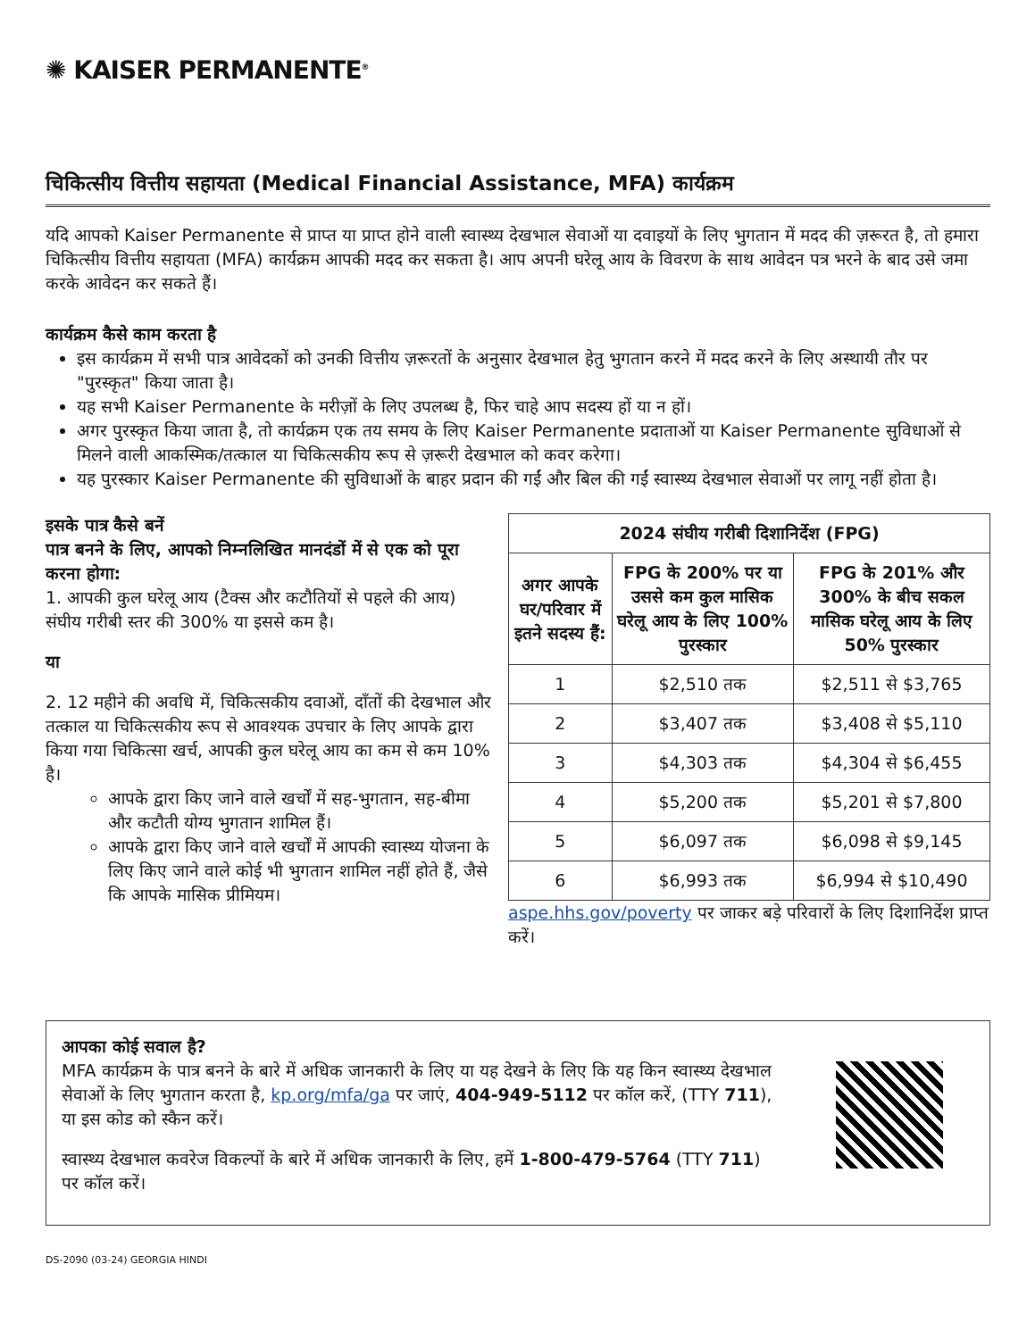✺ KAISER PERMANENTE<sup>®</sup>
चिकित्सीय वित्तीय सहायता (Medical Financial Assistance, MFA) कार्यक्रम
यदि आपको Kaiser Permanente से प्राप्त या प्राप्त होने वाली स्वास्थ्य देखभाल सेवाओं या दवाइयों के लिए भुगतान में मदद की ज़रूरत है, तो हमारा चिकित्सीय वित्तीय सहायता (MFA) कार्यक्रम आपकी मदद कर सकता है। आप अपनी घरेलू आय के विवरण के साथ आवेदन पत्र भरने के बाद उसे जमा करके आवेदन कर सकते हैं।
कार्यक्रम कैसे काम करता है
इस कार्यक्रम में सभी पात्र आवेदकों को उनकी वित्तीय ज़रूरतों के अनुसार देखभाल हेतु भुगतान करने में मदद करने के लिए अस्थायी तौर पर "पुरस्कृत" किया जाता है।
यह सभी Kaiser Permanente के मरीज़ों के लिए उपलब्ध है, फिर चाहे आप सदस्य हों या न हों।
अगर पुरस्कृत किया जाता है, तो कार्यक्रम एक तय समय के लिए Kaiser Permanente प्रदाताओं या Kaiser Permanente सुविधाओं से मिलने वाली आकस्मिक/तत्काल या चिकित्सकीय रूप से ज़रूरी देखभाल को कवर करेगा।
यह पुरस्कार Kaiser Permanente की सुविधाओं के बाहर प्रदान की गईं और बिल की गईं स्वास्थ्य देखभाल सेवाओं पर लागू नहीं होता है।
इसके पात्र कैसे बनें
पात्र बनने के लिए, आपको निम्नलिखित मानदंडों में से एक को पूरा करना होगा:
1. आपकी कुल घरेलू आय (टैक्स और कटौतियों से पहले की आय) संघीय गरीबी स्तर की 300% या इससे कम है।
या
2. 12 महीने की अवधि में, चिकित्सकीय दवाओं, दाँतों की देखभाल और तत्काल या चिकित्सकीय रूप से आवश्यक उपचार के लिए आपके द्वारा किया गया चिकित्सा खर्च, आपकी कुल घरेलू आय का कम से कम 10% है।
आपके द्वारा किए जाने वाले खर्चों में सह-भुगतान, सह-बीमा और कटौती योग्य भुगतान शामिल हैं।
आपके द्वारा किए जाने वाले खर्चों में आपकी स्वास्थ्य योजना के लिए किए जाने वाले कोई भी भुगतान शामिल नहीं होते हैं, जैसे कि आपके मासिक प्रीमियम।
| 2024 संघीय गरीबी दिशानिर्देश (FPG) | | |
| --- | --- | --- |
| अगर आपके घर/परिवार में इतने सदस्य हैं: | FPG के 200% पर या उससे कम कुल मासिक घरेलू आय के लिए 100% पुरस्कार | FPG के 201% और 300% के बीच सकल मासिक घरेलू आय के लिए 50% पुरस्कार |
| 1 | $2,510 तक | $2,511 से $3,765 |
| 2 | $3,407 तक | $3,408 से $5,110 |
| 3 | $4,303 तक | $4,304 से $6,455 |
| 4 | $5,200 तक | $5,201 से $7,800 |
| 5 | $6,097 तक | $6,098 से $9,145 |
| 6 | $6,993 तक | $6,994 से $10,490 |
aspe.hhs.gov/poverty पर जाकर बड़े परिवारों के लिए दिशानिर्देश प्राप्त करें।
आपका कोई सवाल है?
MFA कार्यक्रम के पात्र बनने के बारे में अधिक जानकारी के लिए या यह देखने के लिए कि यह किन स्वास्थ्य देखभाल सेवाओं के लिए भुगतान करता है, kp.org/mfa/ga पर जाएं, 404-949-5112 पर कॉल करें, (TTY 711), या इस कोड को स्कैन करें।
स्वास्थ्य देखभाल कवरेज विकल्पों के बारे में अधिक जानकारी के लिए, हमें 1-800-479-5764 (TTY 711) पर कॉल करें।
DS-2090 (03-24) GEORGIA HINDI